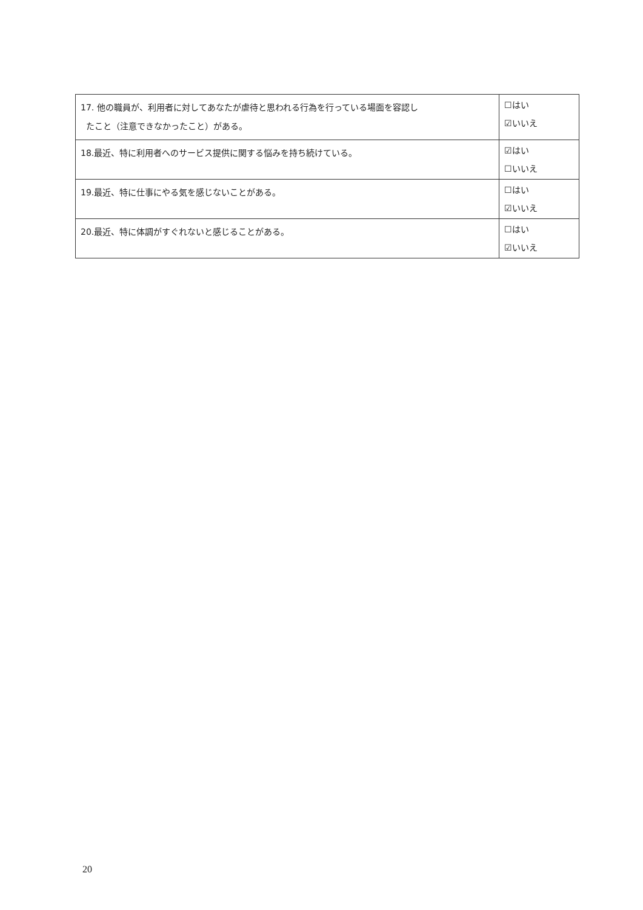| 17. 他の職員が、利用者に対してあなたが虐待と思われる行為を行っている場面を容認し たこと（注意できなかったこと）がある。 | ☐はい ☑いいえ |
| 18.最近、特に利用者へのサービス提供に関する悩みを持ち続けている。 | ☑はい ☐いいえ |
| 19.最近、特に仕事にやる気を感じないことがある。 | ☐はい ☑いいえ |
| 20.最近、特に体調がすぐれないと感じることがある。 | ☐はい ☑いいえ |
20